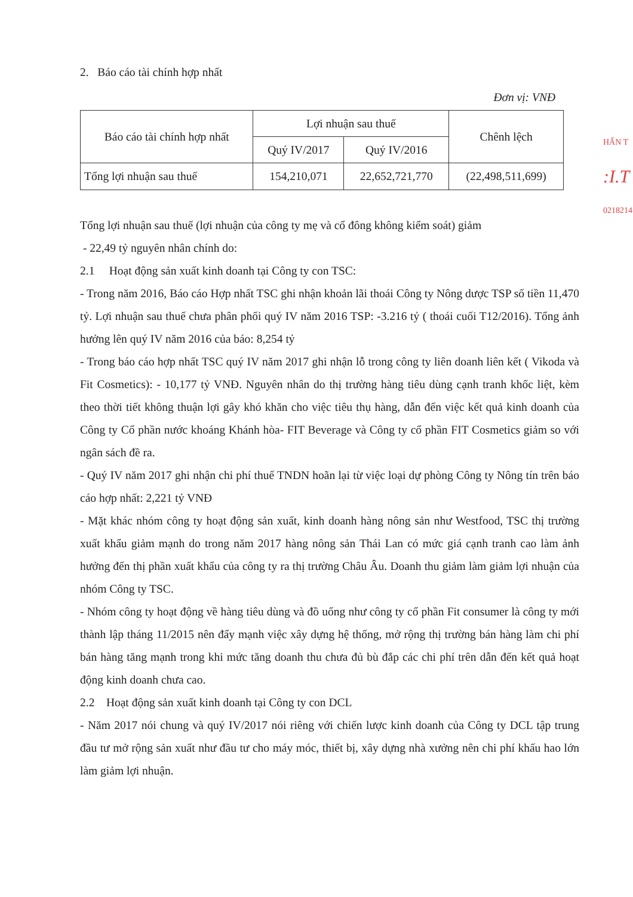HẤN T
:I.T
0218214
2. Báo cáo tài chính hợp nhất
Đơn vị: VNĐ
| Báo cáo tài chính hợp nhất | Lợi nhuận sau thuế | | Chênh lệch |
| | Quý IV/2017 | Quý IV/2016 | |
| Tổng lợi nhuận sau thuế | 154,210,071 | 22,652,721,770 | (22,498,511,699) |
Tổng lợi nhuận sau thuế (lợi nhuận của công ty mẹ và cổ đông không kiểm soát) giảm
- 22,49 tỷ nguyên nhân chính do:
2.1 Hoạt động sản xuất kinh doanh tại Công ty con TSC:
- Trong năm 2016, Báo cáo Hợp nhất TSC ghi nhận khoản lãi thoái Công ty Nông dược TSP số tiền 11,470 tỷ. Lợi nhuận sau thuế chưa phân phối quý IV năm 2016 TSP: -3.216 tỷ ( thoái cuối T12/2016). Tổng ảnh hưởng lên quý IV năm 2016 của báo: 8,254 tỷ
- Trong báo cáo hợp nhất TSC quý IV năm 2017 ghi nhận lỗ trong công ty liên doanh liên kết ( Vikoda và Fit Cosmetics): - 10,177 tỷ VNĐ. Nguyên nhân do thị trường hàng tiêu dùng cạnh tranh khốc liệt, kèm theo thời tiết không thuận lợi gây khó khăn cho việc tiêu thụ hàng, dẫn đến việc kết quả kinh doanh của Công ty Cổ phần nước khoáng Khánh hòa- FIT Beverage và Công ty cổ phần FIT Cosmetics giảm so với ngân sách đề ra.
- Quý IV năm 2017 ghi nhận chi phí thuế TNDN hoãn lại từ việc loại dự phòng Công ty Nông tín trên báo cáo hợp nhất: 2,221 tỷ VNĐ
- Mặt khác nhóm công ty hoạt động sản xuất, kinh doanh hàng nông sản như Westfood, TSC thị trường xuất khẩu giảm mạnh do trong năm 2017 hàng nông sản Thái Lan có mức giá cạnh tranh cao làm ảnh hưởng đến thị phần xuất khẩu của công ty ra thị trường Châu Âu. Doanh thu giảm làm giảm lợi nhuận của nhóm Công ty TSC.
- Nhóm công ty hoạt động về hàng tiêu dùng và đồ uống như công ty cổ phần Fit consumer là công ty mới thành lập tháng 11/2015 nên đẩy mạnh việc xây dựng hệ thống, mở rộng thị trường bán hàng làm chi phí bán hàng tăng mạnh trong khi mức tăng doanh thu chưa đủ bù đắp các chi phí trên dẫn đến kết quả hoạt động kinh doanh chưa cao.
2.2 Hoạt động sản xuất kinh doanh tại Công ty con DCL
- Năm 2017 nói chung và quý IV/2017 nói riêng với chiến lược kinh doanh của Công ty DCL tập trung đầu tư mở rộng sản xuất như đầu tư cho máy móc, thiết bị, xây dựng nhà xưởng nên chi phí khấu hao lớn làm giảm lợi nhuận.